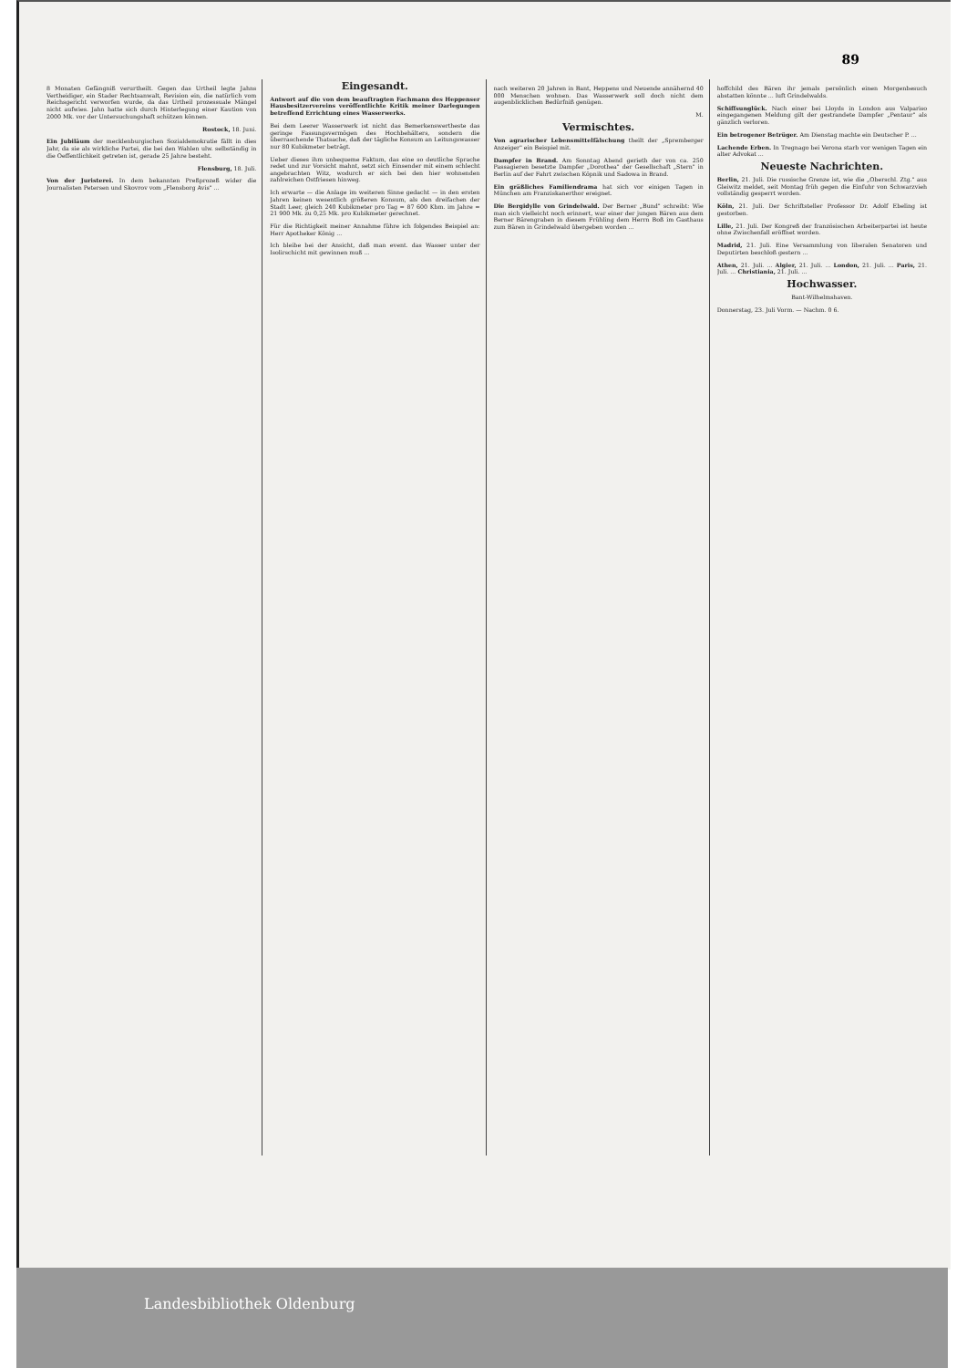89
8 Monaten Gefängniß verurtheilt. Gegen das Urtheil legte Jahns Vertheidiger, ein Stader Rechtsanwalt, Revision ein, die natürlich vom Reichsgericht verworfen wurde, da das Urtheil prozessuale Mängel nicht aufwies. Jahn hatte sich durch Hinterlegung einer Kaution von 2000 Mk. vor der Untersuchungshaft schützen können.
Rostock, 18. Juni.
Ein Jubiläum der mecklenburgischen Sozialdemokratie fällt in dies Jahr, da sie als wirkliche Partei, die bei den Wahlen ulw. selbständig in die Oeffentlichkeit getreten ist, gerade 25 Jahre besteht.
Flensburg, 18. Juli.
Von der Juristerei. In dem bekannten Preßprozeß wider die Journalisten Petersen und Skovrov vom „Flensborg Avis" ...
Eingesandt.
Antwort auf die von dem beauftragten Fachmann des Heppenser Hausbesitzervereins veröffentlichte Kritik meiner Darlegungen betreffend Errichtung eines Wasserwerks.
Bei dem Leerer Wasserwerk ist nicht das Bemerkenswertheste das geringe Fassungsvermögen des Hochbehälters, sondern die überraschende Thatsache, daß der tägliche Konsum an Leitungswasser nur 80 Kubikmeter beträgt.
Ueber dieses ihm unbequeme Faktum, das eine so deutliche Sprache redet und zur Vorsicht mahnt, setzt sich Einsender mit einem schlecht angebrachten Witz, wodurch er sich bei den hier wohnenden zahlreichen Ostfriesen hinweg.
Ich erwarte — die Anlage im weiteren Sinne gedacht — in den ersten Jahren keinen wesentlich größeren Konsum, als den dreifachen der Stadt Leer, gleich 240 Kubikmeter pro Tag = 87 600 Kbm. im Jahre = 21 900 Mk. zu 0,25 Mk. pro Kubikmeter gerechnet.
Für die Richtigkeit meiner Annahme führe ich folgendes Beispiel an: Herr Apotheker König ...
Ich bleibe bei der Ansicht, daß man event. das Wasser unter der Isolirschicht mit gewinnen muß ...
nach weiteren 20 Jahren in Bant, Heppens und Neuende annähernd 40 000 Menschen wohnen. Das Wasserwerk soll doch nicht dem augenblicklichen Bedürfniß genügen.
M.
Vermischtes.
Von agrarischer Lebensmittelfälschung theilt der „Spremberger Anzeiger" ein Beispiel mit.
Dampfer in Brand. Am Sonntag Abend gerieth der von ca. 250 Passagieren besetzte Dampfer „Dorothea" der Gesellschaft „Stern" in Berlin auf der Fahrt zwischen Köpnik und Sadowa in Brand.
Ein gräßliches Familiendrama hat sich vor einigen Tagen in München am Franziskanerthor ereignet.
Die Bergidylle von Grindelwald. Der Berner „Bund" schreibt: Wie man sich vielleicht noch erinnert, war einer der jungen Bären aus dem Berner Bärengraben in diesem Frühling dem Herrn Boß im Gasthaus zum Bären in Grindelwald übergeben worden ...
hoffchild des Bären ihr jemals persönlich einen Morgenbesuch abstatten könnte ... luft Grindelwalds.
Schiffsunglück. Nach einer bei Lloyds in London aus Valpariso eingegangenen Meldung gilt der gestrandete Dampfer „Pentaur" als gänzlich verloren.
Ein betrogener Betrüger. Am Dienstag machte ein Deutscher P. ...
Lachende Erben. In Tregnago bei Verona starb vor wenigen Tagen ein alter Advokat ...
Neueste Nachrichten.
Berlin, 21. Juli. Die russische Grenze ist, wie die „Oberschl. Ztg." aus Gleiwitz meldet, seit Montag früh gegen die Einfuhr von Schwarzvieh vollständig gesperrt worden.
Köln, 21. Juli. Der Schriftsteller Professor Dr. Adolf Ebeling ist gestorben.
Lille, 21. Juli. Der Kongreß der französischen Arbeiterpartei ist heute ohne Zwischenfall eröffnet worden.
Madrid, 21. Juli. Eine Versammlung von liberalen Senatoren und Deputirten beschloß gestern ...
Athen, 21. Juli. ... Algier, 21. Juli. ... London, 21. Juli. ... Paris, 21. Juli. ... Christiania, 21. Juli. ...
Hochwasser.
Bant-Wilhelmshaven.
Donnerstag, 23. Juli Vorm. — Nachm. 0 6.
Landesbibliothek Oldenburg